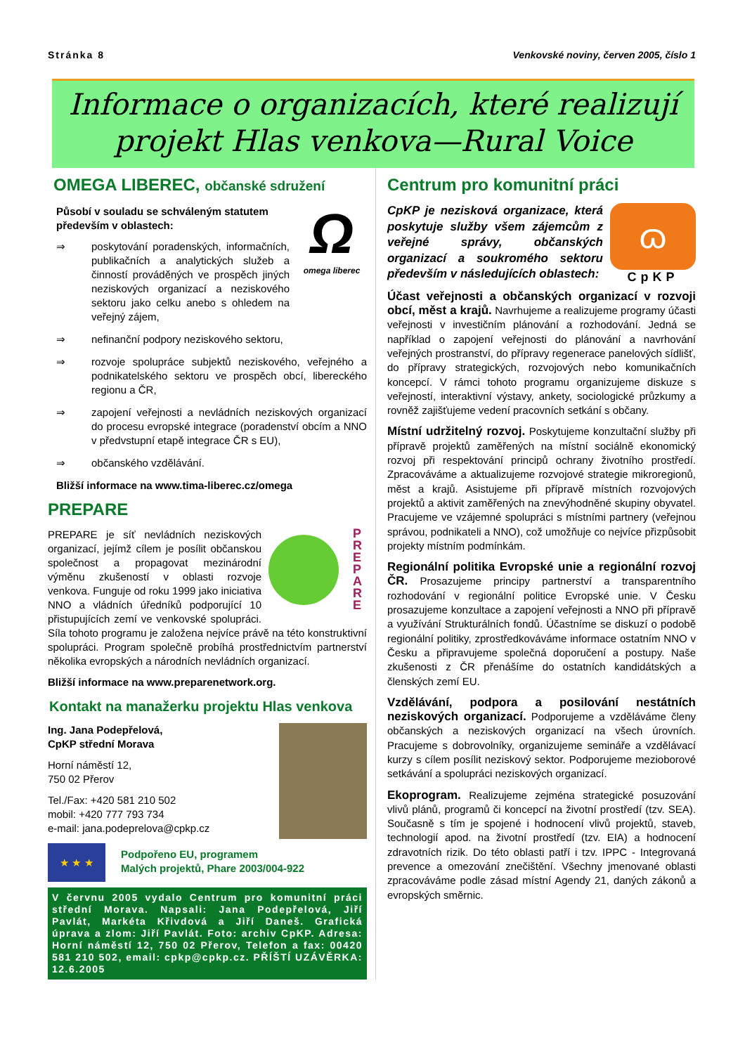Stránka 8 Venkovské noviny, červen 2005, číslo 1
Informace o organizacích, které realizují
projekt Hlas venkova—Rural Voice
OMEGA LIBEREC, občanské sdružení
Ω
omega liberec
Působí v souladu se schváleným statutem především v oblastech:
⇒ poskytování poradenských, informačních, publikačních a analytických služeb a činností prováděných ve prospěch jiných neziskových organizací a neziskového sektoru jako celku anebo s ohledem na veřejný zájem,
⇒ nefinanční podpory neziskového sektoru,
⇒ rozvoje spolupráce subjektů neziskového, veřejného a podnikatelského sektoru ve prospěch obcí, libereckého regionu a ČR,
⇒ zapojení veřejnosti a nevládních neziskových organizací do procesu evropské integrace (poradenství obcím a NNO v předvstupní etapě integrace ČR s EU),
⇒ občanského vzdělávání.
Bližší informace na www.tima-liberec.cz/omega
PREPARE
P R E P A R E
PREPARE je síť nevládních neziskových organizací, jejímž cílem je posílit občanskou společnost a propagovat mezinárodní výměnu zkušeností v oblasti rozvoje venkova. Funguje od roku 1999 jako iniciativa NNO a vládních úředníků podporující 10 přistupujících zemí ve venkovské spolupráci. Síla tohoto programu je založena nejvíce právě na této konstruktivní spolupráci. Program společně probíhá prostřednictvím partnerství několika evropských a národních nevládních organizací.
Bližší informace na www.preparenetwork.org.
Kontakt na manažerku projektu Hlas venkova
Ing. Jana Podepřelová,
CpKP střední Morava
Horní náměstí 12,
750 02 Přerov
Tel./Fax: +420 581 210 502
mobil: +420 777 793 734
e-mail: jana.podeprelova@cpkp.cz
★ ★ ★
Podpořeno EU, programem
Malých projektů, Phare 2003/004-922
V červnu 2005 vydalo Centrum pro komunitní práci střední Morava. Napsali: Jana Podepřelová, Jiří Pavlát, Markéta Křivdová a Jiří Daneš. Grafická úprava a zlom: Jiří Pavlát. Foto: archiv CpKP. Adresa: Horní náměstí 12, 750 02 Přerov, Telefon a fax: 00420 581 210 502, email: cpkp@cpkp.cz. PŘÍŠTÍ UZÁVĚRKA: 12.6.2005
Centrum pro komunitní práci
ɷ
CpKP
CpKP je nezisková organizace, která poskytuje služby všem zájemcům z veřejné správy, občanských organizací a soukromého sektoru především v následujících oblastech:
Účast veřejnosti a občanských organizací v rozvoji obcí, měst a krajů. Navrhujeme a realizujeme programy účasti veřejnosti v investičním plánování a rozhodování. Jedná se například o zapojení veřejnosti do plánování a navrhování veřejných prostranství, do přípravy regenerace panelových sídlišť, do přípravy strategických, rozvojových nebo komunikačních koncepcí. V rámci tohoto programu organizujeme diskuze s veřejností, interaktivní výstavy, ankety, sociologické průzkumy a rovněž zajišťujeme vedení pracovních setkání s občany.
Místní udržitelný rozvoj. Poskytujeme konzultační služby při přípravě projektů zaměřených na místní sociálně ekonomický rozvoj při respektování principů ochrany životního prostředí. Zpracováváme a aktualizujeme rozvojové strategie mikroregionů, měst a krajů. Asistujeme při přípravě místních rozvojových projektů a aktivit zaměřených na znevýhodněné skupiny obyvatel. Pracujeme ve vzájemné spolupráci s místními partnery (veřejnou správou, podnikateli a NNO), což umožňuje co nejvíce přizpůsobit projekty místním podmínkám.
Regionální politika Evropské unie a regionální rozvoj ČR. Prosazujeme principy partnerství a transparentního rozhodování v regionální politice Evropské unie. V Česku prosazujeme konzultace a zapojení veřejnosti a NNO při přípravě a využívání Strukturálních fondů. Účastníme se diskuzí o podobě regionální politiky, zprostředkováváme informace ostatním NNO v Česku a připravujeme společná doporučení a postupy. Naše zkušenosti z ČR přenášíme do ostatních kandidátských a členských zemí EU.
Vzdělávání, podpora a posilování nestátních neziskových organizací. Podporujeme a vzděláváme členy občanských a neziskových organizací na všech úrovních. Pracujeme s dobrovolníky, organizujeme semináře a vzdělávací kurzy s cílem posílit neziskový sektor. Podporujeme mezioborové setkávání a spolupráci neziskových organizací.
Ekoprogram. Realizujeme zejména strategické posuzování vlivů plánů, programů či koncepcí na životní prostředí (tzv. SEA). Současně s tím je spojené i hodnocení vlivů projektů, staveb, technologií apod. na životní prostředí (tzv. EIA) a hodnocení zdravotních rizik. Do této oblasti patří i tzv. IPPC - Integrovaná prevence a omezování znečištění. Všechny jmenované oblasti zpracováváme podle zásad místní Agendy 21, daných zákonů a evropských směrnic.